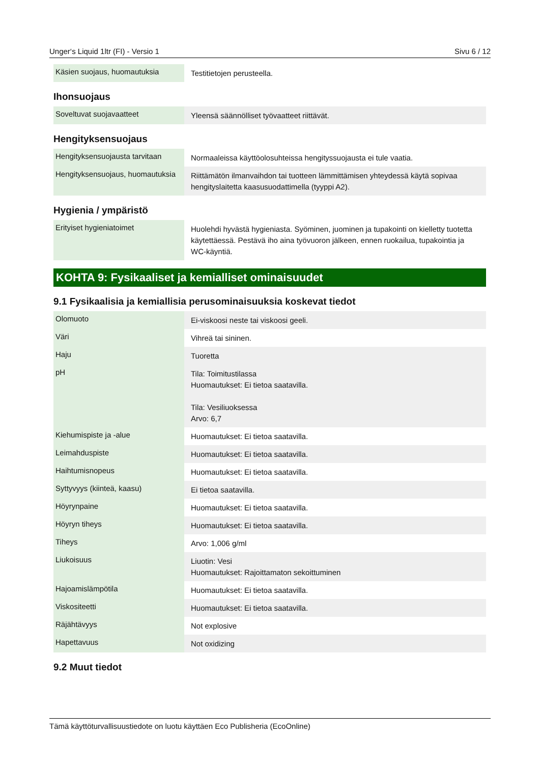Unger‘s Liquid 1ltr (FI) - Versio 1 Sivu 6 / 12
| Käsien suojaus, huomautuksia | Testitietojen perusteella. |
Ihonsuojaus
| Soveltuvat suojavaatteet | Yleensä säännölliset työvaatteet riittävät. |
Hengityksensuojaus
| Hengityksensuojausta tarvitaan | Normaaleissa käyttöolosuhteissa hengityssuojausta ei tule vaatia. |
| Hengityksensuojaus, huomautuksia | Riittämätön ilmanvaihdon tai tuotteen lämmittämisen yhteydessä käytä sopivaa hengityslaitetta kaasusuodattimella (tyyppi A2). |
Hygienia / ympäristö
| Erityiset hygieniatoimet | Huolehdi hyvästä hygieniasta. Syöminen, juominen ja tupakointi on kielletty tuotetta käytettäessä. Pestävä iho aina työvuoron jälkeen, ennen ruokailua, tupakointia ja WC-käyntiä. |
KOHTA 9: Fysikaaliset ja kemialliset ominaisuudet
9.1 Fysikaalisia ja kemiallisia perusominaisuuksia koskevat tiedot
| Olomuoto | Ei-viskoosi neste tai viskoosi geeli. |
| Väri | Vihreä tai sininen. |
| Haju | Tuoretta |
| pH | Tila: Toimitustilassa Huomautukset: Ei tietoa saatavilla. Tila: Vesiliuoksessa Arvo: 6,7 |
| Kiehumispiste ja -alue | Huomautukset: Ei tietoa saatavilla. |
| Leimahduspiste | Huomautukset: Ei tietoa saatavilla. |
| Haihtumisnopeus | Huomautukset: Ei tietoa saatavilla. |
| Syttyvyys (kiinteä, kaasu) | Ei tietoa saatavilla. |
| Höyrynpaine | Huomautukset: Ei tietoa saatavilla. |
| Höyryn tiheys | Huomautukset: Ei tietoa saatavilla. |
| Tiheys | Arvo: 1,006 g/ml |
| Liukoisuus | Liuotin: Vesi Huomautukset: Rajoittamaton sekoittuminen |
| Hajoamislämpötila | Huomautukset: Ei tietoa saatavilla. |
| Viskositeetti | Huomautukset: Ei tietoa saatavilla. |
| Räjähtävyys | Not explosive |
| Hapettavuus | Not oxidizing |
9.2 Muut tiedot
Tämä käyttöturvallisuustiedote on luotu käyttäen Eco Publisheria (EcoOnline)